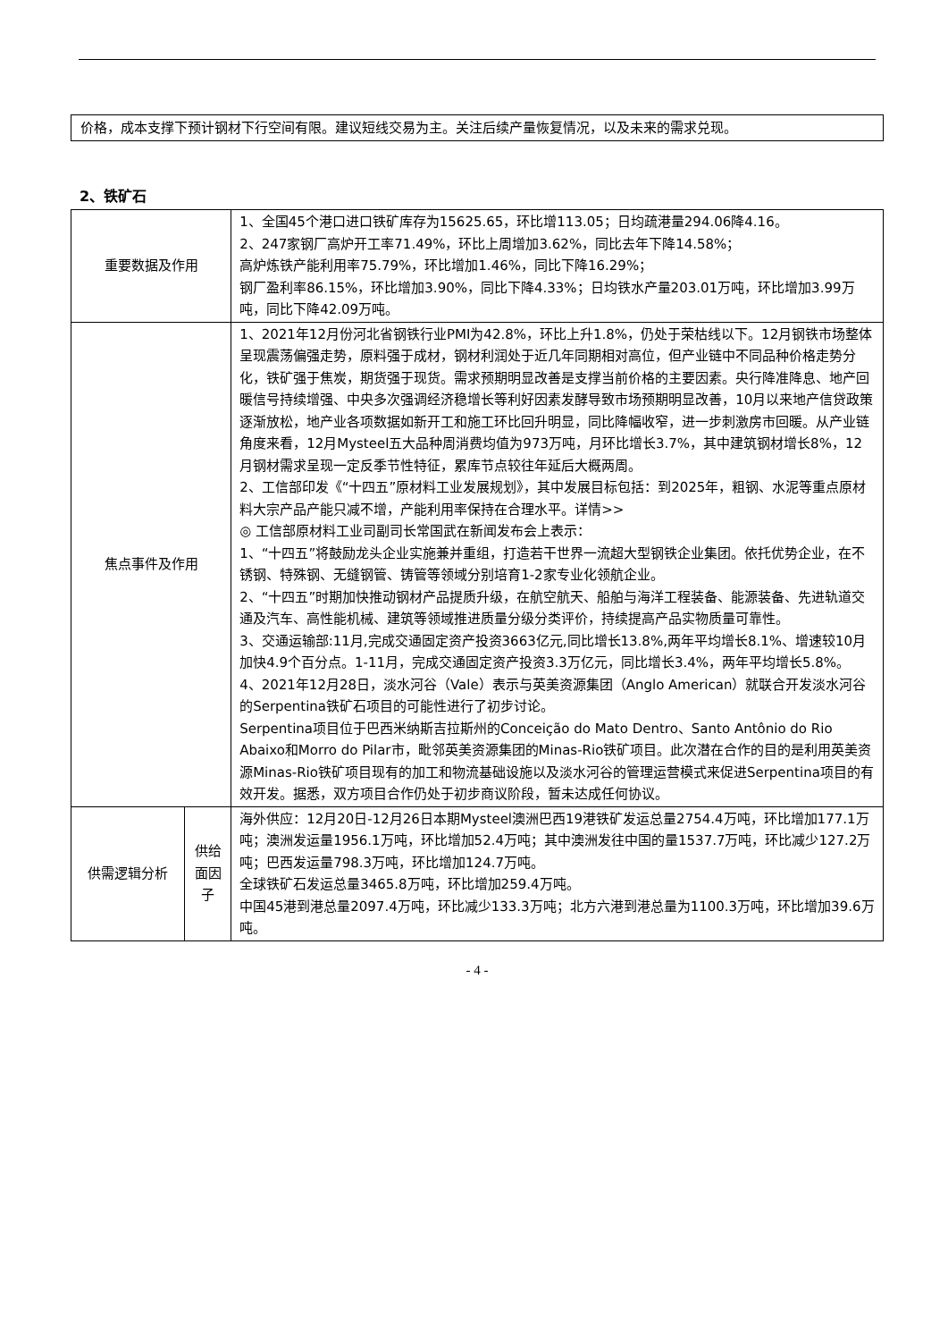价格，成本支撑下预计钢材下行空间有限。建议短线交易为主。关注后续产量恢复情况，以及未来的需求兑现。
2、铁矿石
| 重要数据及作用 | | 1、全国45个港口进口铁矿库存为15625.65，环比增113.05；日均疏港量294.06降4.16。 2、247家钢厂高炉开工率71.49%，环比上周增加3.62%，同比去年下降14.58%； 高炉炼铁产能利用率75.79%，环比增加1.46%，同比下降16.29%； 钢厂盈利率86.15%，环比增加3.90%，同比下降4.33%；日均铁水产量203.01万吨，环比增加3.99万吨，同比下降42.09万吨。 |
| 焦点事件及作用 | | 1、2021年12月份河北省钢铁行业PMI为42.8%，环比上升1.8%，仍处于荣枯线以下。12月钢铁市场整体呈现震荡偏强走势，原料强于成材，钢材利润处于近几年同期相对高位，但产业链中不同品种价格走势分化，铁矿强于焦炭，期货强于现货。需求预期明显改善是支撑当前价格的主要因素。央行降准降息、地产回暖信号持续增强、中央多次强调经济稳增长等利好因素发酵导致市场预期明显改善，10月以来地产信贷政策逐渐放松，地产业各项数据如新开工和施工环比回升明显，同比降幅收窄，进一步刺激房市回暖。从产业链角度来看，12月Mysteel五大品种周消费均值为973万吨，月环比增长3.7%，其中建筑钢材增长8%，12月钢材需求呈现一定反季节性特征，累库节点较往年延后大概两周。 2、工信部印发《“十四五”原材料工业发展规划》，其中发展目标包括：到2025年，粗钢、水泥等重点原材料大宗产品产能只减不增，产能利用率保持在合理水平。详情>> ◎ 工信部原材料工业司副司长常国武在新闻发布会上表示： 1、“十四五”将鼓励龙头企业实施兼并重组，打造若干世界一流超大型钢铁企业集团。依托优势企业，在不锈钢、特殊钢、无缝钢管、铸管等领域分别培育1-2家专业化领航企业。 2、“十四五”时期加快推动钢材产品提质升级，在航空航天、船舶与海洋工程装备、能源装备、先进轨道交通及汽车、高性能机械、建筑等领域推进质量分级分类评价，持续提高产品实物质量可靠性。 3、交通运输部:11月,完成交通固定资产投资3663亿元,同比增长13.8%,两年平均增长8.1%、增速较10月加快4.9个百分点。1-11月，完成交通固定资产投资3.3万亿元，同比增长3.4%，两年平均增长5.8%。 4、2021年12月28日，淡水河谷（Vale）表示与英美资源集团（Anglo American）就联合开发淡水河谷的Serpentina铁矿石项目的可能性进行了初步讨论。 Serpentina项目位于巴西米纳斯吉拉斯州的Conceição do Mato Dentro、Santo Antônio do Rio Abaixo和Morro do Pilar市，毗邻英美资源集团的Minas-Rio铁矿项目。此次潜在合作的目的是利用英美资源Minas-Rio铁矿项目现有的加工和物流基础设施以及淡水河谷的管理运营模式来促进Serpentina项目的有效开发。据悉，双方项目合作仍处于初步商议阶段，暂未达成任何协议。 |
| 供需逻辑分析 | 供给面因子 | 海外供应：12月20日-12月26日本期Mysteel澳洲巴西19港铁矿发运总量2754.4万吨，环比增加177.1万吨；澳洲发运量1956.1万吨，环比增加52.4万吨；其中澳洲发往中国的量1537.7万吨，环比减少127.2万吨；巴西发运量798.3万吨，环比增加124.7万吨。 全球铁矿石发运总量3465.8万吨，环比增加259.4万吨。 中国45港到港总量2097.4万吨，环比减少133.3万吨；北方六港到港总量为1100.3万吨，环比增加39.6万吨。 |
- 4 -